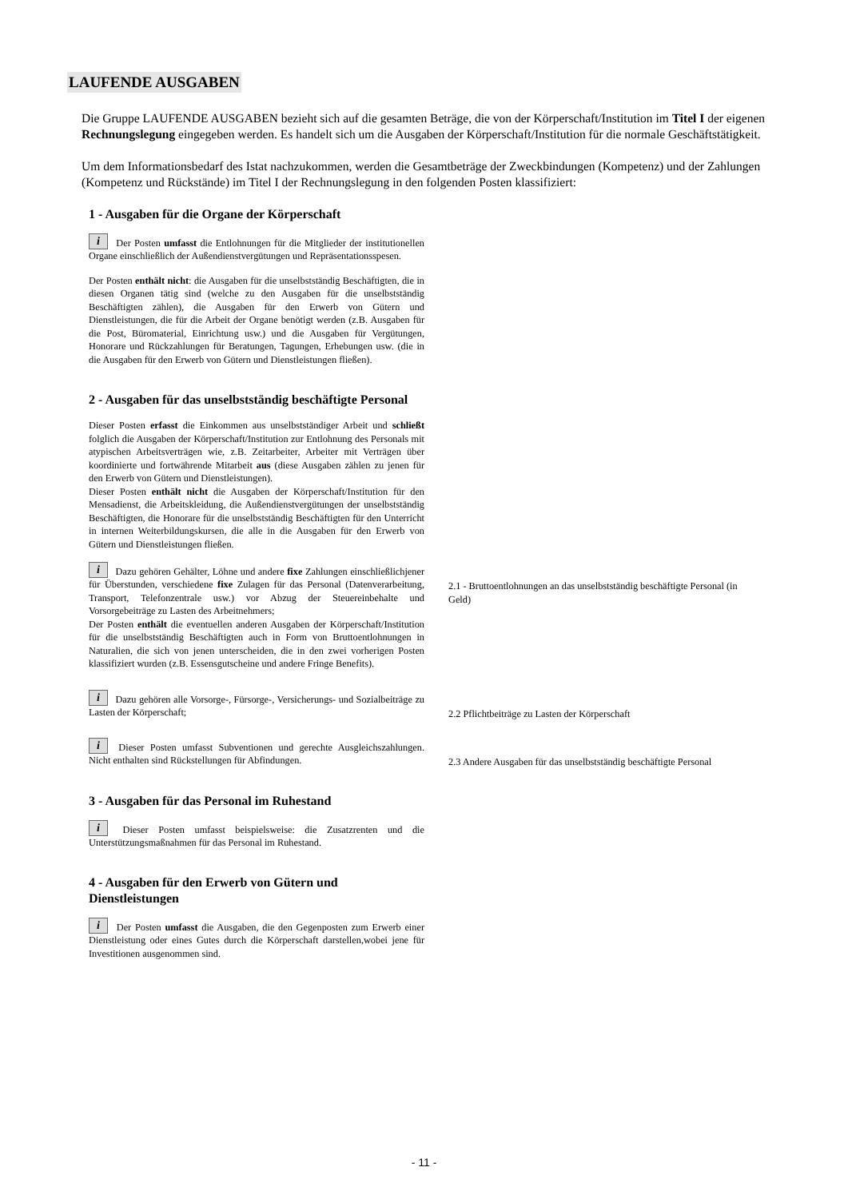LAUFENDE AUSGABEN
Die Gruppe LAUFENDE AUSGABEN bezieht sich auf die gesamten Beträge, die von der Körperschaft/Institution im Titel I der eigenen Rechnungslegung eingegeben werden. Es handelt sich um die Ausgaben der Körperschaft/Institution für die normale Geschäftstätigkeit.
Um dem Informationsbedarf des Istat nachzukommen, werden die Gesamtbeträge der Zweckbindungen (Kompetenz) und der Zahlungen (Kompetenz und Rückstände) im Titel I der Rechnungslegung in den folgenden Posten klassifiziert:
1 - Ausgaben für die Organe der Körperschaft
i Der Posten umfasst die Entlohnungen für die Mitglieder der institutionellen Organe einschließlich der Außendienstvergütungen und Repräsentationsspesen.
Der Posten enthält nicht: die Ausgaben für die unselbstständig Beschäftigten, die in diesen Organen tätig sind (welche zu den Ausgaben für die unselbstständig Beschäftigten zählen), die Ausgaben für den Erwerb von Gütern und Dienstleistungen, die für die Arbeit der Organe benötigt werden (z.B. Ausgaben für die Post, Büromaterial, Einrichtung usw.) und die Ausgaben für Vergütungen, Honorare und Rückzahlungen für Beratungen, Tagungen, Erhebungen usw. (die in die Ausgaben für den Erwerb von Gütern und Dienstleistungen fließen).
2 - Ausgaben für das unselbstständig beschäftigte Personal
Dieser Posten erfasst die Einkommen aus unselbstständiger Arbeit und schließt folglich die Ausgaben der Körperschaft/Institution zur Entlohnung des Personals mit atypischen Arbeitsverträgen wie, z.B. Zeitarbeiter, Arbeiter mit Verträgen über koordinierte und fortwährende Mitarbeit aus (diese Ausgaben zählen zu jenen für den Erwerb von Gütern und Dienstleistungen).
Dieser Posten enthält nicht die Ausgaben der Körperschaft/Institution für den Mensadienst, die Arbeitskleidung, die Außendienstvergütungen der unselbstständig Beschäftigten, die Honorare für die unselbstständig Beschäftigten für den Unterricht in internen Weiterbildungskursen, die alle in die Ausgaben für den Erwerb von Gütern und Dienstleistungen fließen.
i Dazu gehören Gehälter, Löhne und andere fixe Zahlungen einschließlichjener für Überstunden, verschiedene fixe Zulagen für das Personal (Datenverarbeitung, Transport, Telefonzentrale usw.) vor Abzug der Steuereinbehalte und Vorsorgebeiträge zu Lasten des Arbeitnehmers;
Der Posten enthält die eventuellen anderen Ausgaben der Körperschaft/Institution für die unselbstständig Beschäftigten auch in Form von Bruttoentlohnungen in Naturalien, die sich von jenen unterscheiden, die in den zwei vorherigen Posten klassifiziert wurden (z.B. Essensgutscheine und andere Fringe Benefits).
2.1 - Bruttoentlohnungen an das unselbstständig beschäftigte Personal (in Geld)
i Dazu gehören alle Vorsorge-, Fürsorge-, Versicherungs- und Sozialbeiträge zu Lasten der Körperschaft;
2.2 Pflichtbeiträge zu Lasten der Körperschaft
i Dieser Posten umfasst Subventionen und gerechte Ausgleichszahlungen. Nicht enthalten sind Rückstellungen für Abfindungen.
2.3 Andere Ausgaben für das unselbstständig beschäftigte Personal
3 - Ausgaben für das Personal im Ruhestand
i Dieser Posten umfasst beispielsweise: die Zusatzrenten und die Unterstützungsmaßnahmen für das Personal im Ruhestand.
4 - Ausgaben für den Erwerb von Gütern und Dienstleistungen
i Der Posten umfasst die Ausgaben, die den Gegenposten zum Erwerb einer Dienstleistung oder eines Gutes durch die Körperschaft darstellen,wobei jene für Investitionen ausgenommen sind.
- 11 -